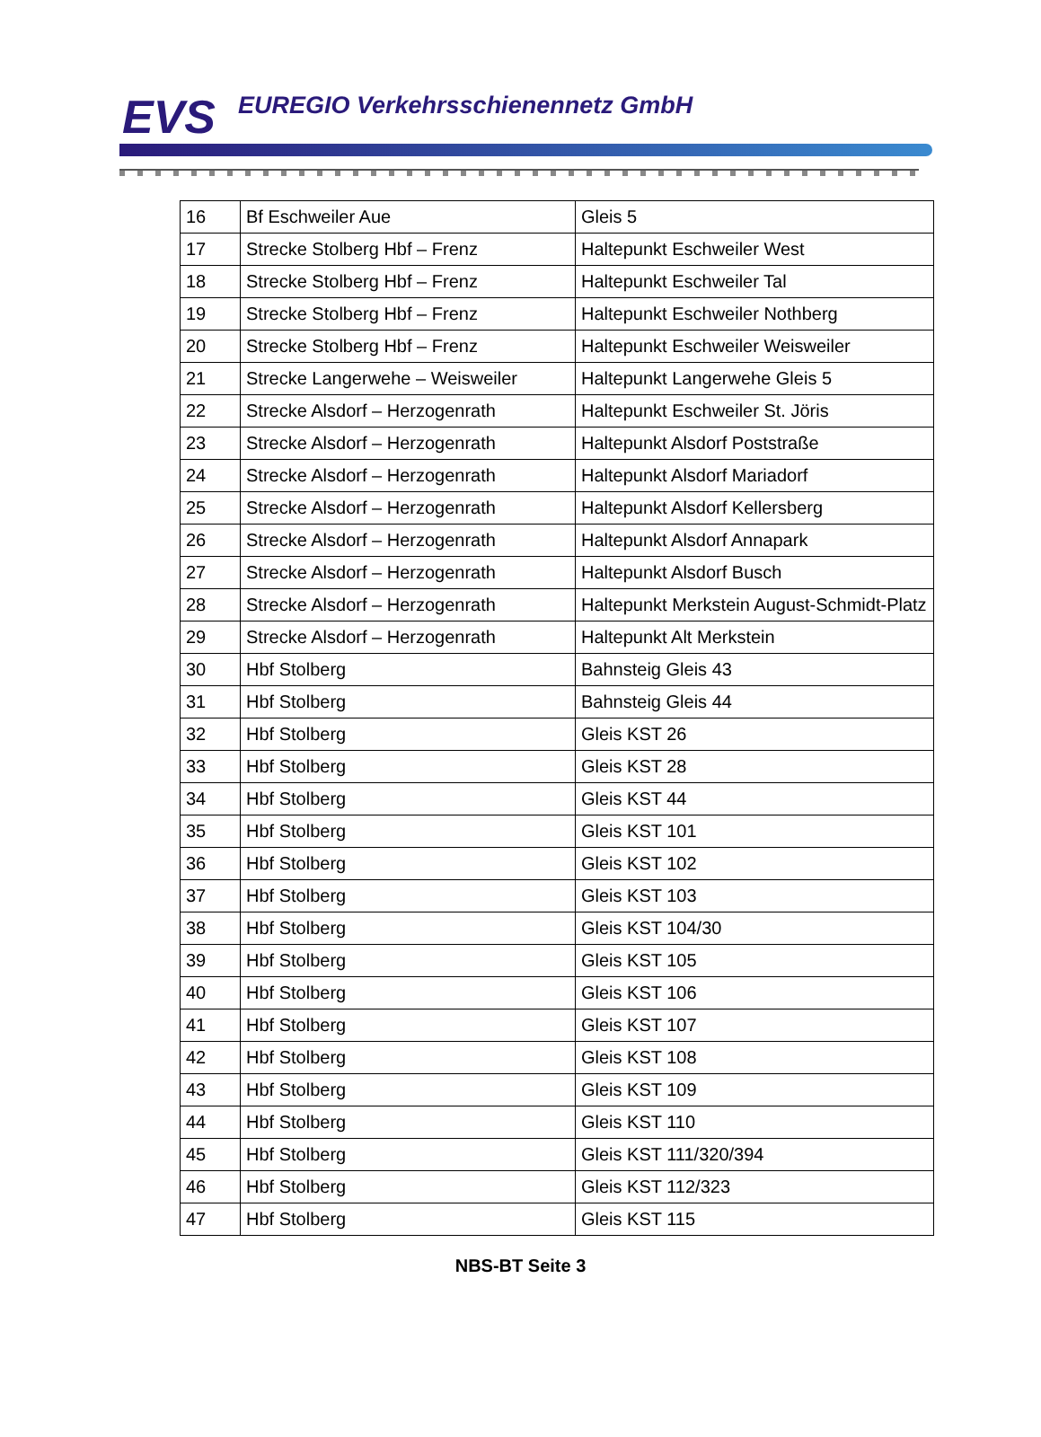EVS
EUREGIO Verkehrsschienennetz GmbH
| 16 | Bf Eschweiler Aue | Gleis 5 |
| 17 | Strecke Stolberg Hbf – Frenz | Haltepunkt Eschweiler West |
| 18 | Strecke Stolberg Hbf – Frenz | Haltepunkt Eschweiler Tal |
| 19 | Strecke Stolberg Hbf – Frenz | Haltepunkt Eschweiler Nothberg |
| 20 | Strecke Stolberg Hbf – Frenz | Haltepunkt Eschweiler Weisweiler |
| 21 | Strecke Langerwehe – Weisweiler | Haltepunkt Langerwehe Gleis 5 |
| 22 | Strecke Alsdorf – Herzogenrath | Haltepunkt Eschweiler St. Jöris |
| 23 | Strecke Alsdorf – Herzogenrath | Haltepunkt Alsdorf Poststraße |
| 24 | Strecke Alsdorf – Herzogenrath | Haltepunkt Alsdorf Mariadorf |
| 25 | Strecke Alsdorf – Herzogenrath | Haltepunkt Alsdorf Kellersberg |
| 26 | Strecke Alsdorf – Herzogenrath | Haltepunkt Alsdorf Annapark |
| 27 | Strecke Alsdorf – Herzogenrath | Haltepunkt Alsdorf Busch |
| 28 | Strecke Alsdorf – Herzogenrath | Haltepunkt Merkstein August-Schmidt-Platz |
| 29 | Strecke Alsdorf – Herzogenrath | Haltepunkt Alt Merkstein |
| 30 | Hbf Stolberg | Bahnsteig Gleis 43 |
| 31 | Hbf Stolberg | Bahnsteig Gleis 44 |
| 32 | Hbf Stolberg | Gleis KST 26 |
| 33 | Hbf Stolberg | Gleis KST 28 |
| 34 | Hbf Stolberg | Gleis KST 44 |
| 35 | Hbf Stolberg | Gleis KST 101 |
| 36 | Hbf Stolberg | Gleis KST 102 |
| 37 | Hbf Stolberg | Gleis KST 103 |
| 38 | Hbf Stolberg | Gleis KST 104/30 |
| 39 | Hbf Stolberg | Gleis KST 105 |
| 40 | Hbf Stolberg | Gleis KST 106 |
| 41 | Hbf Stolberg | Gleis KST 107 |
| 42 | Hbf Stolberg | Gleis KST 108 |
| 43 | Hbf Stolberg | Gleis KST 109 |
| 44 | Hbf Stolberg | Gleis KST 110 |
| 45 | Hbf Stolberg | Gleis KST 111/320/394 |
| 46 | Hbf Stolberg | Gleis KST 112/323 |
| 47 | Hbf Stolberg | Gleis KST 115 |
NBS-BT Seite 3